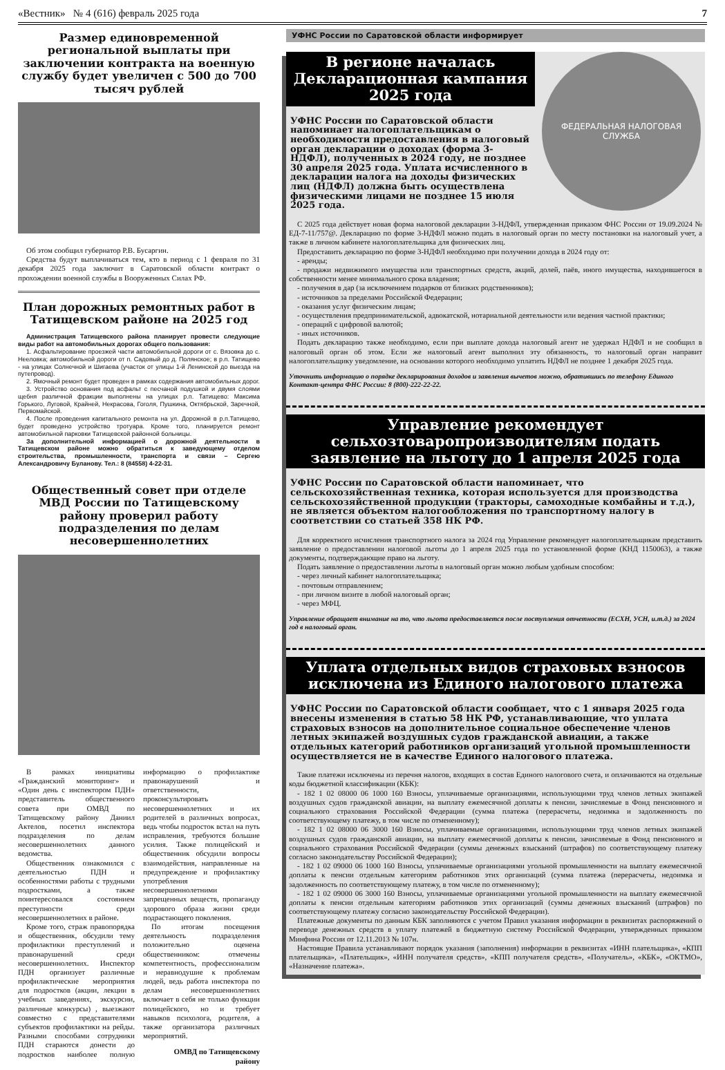«Вестник» № 4 (616) февраль 2025 года 7
Размер единовременной региональной выплаты при заключении контракта на военную службу будет увеличен с 500 до 700 тысяч рублей
Об этом сообщил губернатор Р.В. Бусаргин.
Средства будут выплачиваться тем, кто в период с 1 февраля по 31 декабря 2025 года заключит в Саратовской области контракт о прохождении военной службы в Вооруженных Силах РФ.
План дорожных ремонтных работ в Татищевском районе на 2025 год
Администрация Татищевского района планирует провести следующие виды работ на автомобильных дорогах общего пользования:
1. Асфальтирование проезжей части автомобильной дороги от с. Вязовка до с. Нееловка; автомобильной дороги от п. Садовый до д. Полянское; в р.п. Татищево - на улицах Солнечной и Шигаева (участок от улицы 1-й Ленинской до выезда на путепровод).
2. Ямочный ремонт будет проведен в рамках содержания автомобильных дорог.
3. Устройство основания под асфальт с песчаной подушкой и двумя слоями щебня различной фракции выполнены на улицах р.п. Татищево: Максима Горького, Луговой, Крайней, Некрасова, Гоголя, Пушкина, Октябрьской, Заречной, Первомайской.
4. После проведения капитального ремонта на ул. Дорожной в р.п.Татищево, будет проведено устройство тротуара. Кроме того, планируется ремонт автомобильной парковки Татищевской районной больницы.
За дополнительной информацией о дорожной деятельности в Татищевском районе можно обратиться к заведующему отделом строительства, промышленности, транспорта и связи – Сергею Александровичу Буланову. Тел.: 8 (84558) 4-22-31.
Общественный совет при отделе МВД России по Татищевскому району проверил работу подразделения по делам несовершеннолетних
В рамках инициативы «Гражданский мониторинг» и «Один день с инспектором ПДН» представитель общественного совета при ОМВД по Татищевскому району Даниил Актелов, посетил инспектора подразделения по делам несовершеннолетних данного ведомства.
Общественник ознакомился с деятельностью ПДН и особенностями работы с трудными подростками, а также поинтересовался состоянием преступности среди несовершеннолетних в районе.
Кроме того, страж правопорядка и общественник, обсудили тему профилактики преступлений и правонарушений среди несовершеннолетних. Инспектор ПДН организует различные профилактические мероприятия для подростков (акции, лекции в учебных заведениях, экскурсии, различные конкурсы) , выезжают совместно с представителями субъектов профилактики на рейды. Разными способами сотрудники ПДН стараются донести до подростков наиболее полную информацию о профилактике правонарушений и ответственности, проконсультировать несовершеннолетних и их родителей в различных вопросах, ведь чтобы подросток встал на путь исправления, требуются большие усилия. Также полицейский и общественник обсудили вопросы взаимодействия, направленные на предупреждение и профилактику употребления несовершеннолетними запрещенных веществ, пропаганду здорового образа жизни среди подрастающего поколения.
По итогам посещения деятельность подразделения положительно оценена общественником: отмечены компетентность, профессионализм и неравнодушие к проблемам людей, ведь работа инспектора по делам несовершеннолетних включает в себя не только функции полицейского, но и требует навыков психолога, родителя, а также организатора различных мероприятий.
ОМВД по Татищевскому району
УФНС России по Саратовской области информирует
В регионе началась Декларационная кампания 2025 года
УФНС России по Саратовской области напоминает налогоплательщикам о необходимости предоставления в налоговый орган декларации о доходах (форма 3-НДФЛ), полученных в 2024 году, не позднее 30 апреля 2025 года. Уплата исчисленного в декларации налога на доходы физических лиц (НДФЛ) должна быть осуществлена физическими лицами не позднее 15 июля 2025 года.
ФЕДЕРАЛЬНАЯ НАЛОГОВАЯ СЛУЖБА
С 2025 года действует новая форма налоговой декларации 3-НДФЛ, утвержденная приказом ФНС России от 19.09.2024 № ЕД-7-11/757@. Декларацию по форме 3-НДФЛ можно подать в налоговый орган по месту постановки на налоговый учет, а также в личном кабинете налогоплательщика для физических лиц.
Предоставить декларацию по форме 3-НДФЛ необходимо при получении дохода в 2024 году от:
- аренды;
- продажи недвижимого имущества или транспортных средств, акций, долей, паёв, иного имущества, находившегося в собственности менее минимального срока владения;
- получения в дар (за исключением подарков от близких родственников);
- источников за пределами Российской Федерации;
- оказания услуг физическим лицам;
- осуществления предпринимательской, адвокатской, нотариальной деятельности или ведения частной практики;
- операций с цифровой валютой;
- иных источников.
Подать декларацию также необходимо, если при выплате дохода налоговый агент не удержал НДФЛ и не сообщил в налоговый орган об этом. Если же налоговый агент выполнил эту обязанность, то налоговый орган направит налогоплательщику уведомление, на основании которого необходимо уплатить НДФЛ не позднее 1 декабря 2025 года.
Уточнить информацию о порядке декларирования доходов и заявления вычетов можно, обратившись по телефону Единого Контакт-центра ФНС России: 8 (800)-222-22-22.
Управление рекомендует сельхозтоваропроизводителям подать заявление на льготу до 1 апреля 2025 года
УФНС России по Саратовской области напоминает, что сельскохозяйственная техника, которая используется для производства сельскохозяйственной продукции (тракторы, самоходные комбайны и т.д.), не является объектом налогообложения по транспортному налогу в соответствии со статьей 358 НК РФ.
Для корректного исчисления транспортного налога за 2024 год Управление рекомендует налогоплательщикам представить заявление о предоставлении налоговой льготы до 1 апреля 2025 года по установленной форме (КНД 1150063), а также документы, подтверждающие право на льготу.
Подать заявление о предоставлении льготы в налоговый орган можно любым удобным способом:
- через личный кабинет налогоплательщика;
- почтовым отправлением;
- при личном визите в любой налоговый орган;
- через МФЦ.
Управление обращает внимание на то, что льгота предоставляется после поступления отчетности (ЕСХН, УСН, и.т.д.) за 2024 год в налоговый орган.
Уплата отдельных видов страховых взносов исключена из Единого налогового платежа
УФНС России по Саратовской области сообщает, что с 1 января 2025 года внесены изменения в статью 58 НК РФ, устанавливающие, что уплата страховых взносов на дополнительное социальное обеспечение членов летных экипажей воздушных судов гражданской авиации, а также отдельных категорий работников организаций угольной промышленности осуществляется не в качестве Единого налогового платежа.
Такие платежи исключены из перечня налогов, входящих в состав Единого налогового счета, и оплачиваются на отдельные коды бюджетной классификации (КБК):
- 182 1 02 08000 06 1000 160 Взносы, уплачиваемые организациями, использующими труд членов летных экипажей воздушных судов гражданской авиации, на выплату ежемесячной доплаты к пенсии, зачисляемые в Фонд пенсионного и социального страхования Российской Федерации (сумма платежа (перерасчеты, недоимка и задолженность по соответствующему платежу, в том числе по отмененному);
- 182 1 02 08000 06 3000 160 Взносы, уплачиваемые организациями, использующими труд членов летных экипажей воздушных судов гражданской авиации, на выплату ежемесячной доплаты к пенсии, зачисляемые в Фонд пенсионного и социального страхования Российской Федерации (суммы денежных взысканий (штрафов) по соответствующему платежу согласно законодательству Российской Федерации);
- 182 1 02 09000 06 1000 160 Взносы, уплачиваемые организациями угольной промышленности на выплату ежемесячной доплаты к пенсии отдельным категориям работников этих организаций (сумма платежа (перерасчеты, недоимка и задолженность по соответствующему платежу, в том числе по отмененному);
- 182 1 02 09000 06 3000 160 Взносы, уплачиваемые организациями угольной промышленности на выплату ежемесячной доплаты к пенсии отдельным категориям работников этих организаций (суммы денежных взысканий (штрафов) по соответствующему платежу согласно законодательству Российской Федерации).
Платежные документы по данным КБК заполняются с учетом Правил указания информации в реквизитах распоряжений о переводе денежных средств в уплату платежей в бюджетную систему Российской Федерации, утвержденных приказом Минфина России от 12.11.2013 № 107н.
Настоящие Правила устанавливают порядок указания (заполнения) информации в реквизитах «ИНН плательщика», «КПП плательщика», «Плательщик», «ИНН получателя средств», «КПП получателя средств», «Получатель», «КБК», «ОКТМО», «Назначение платежа».